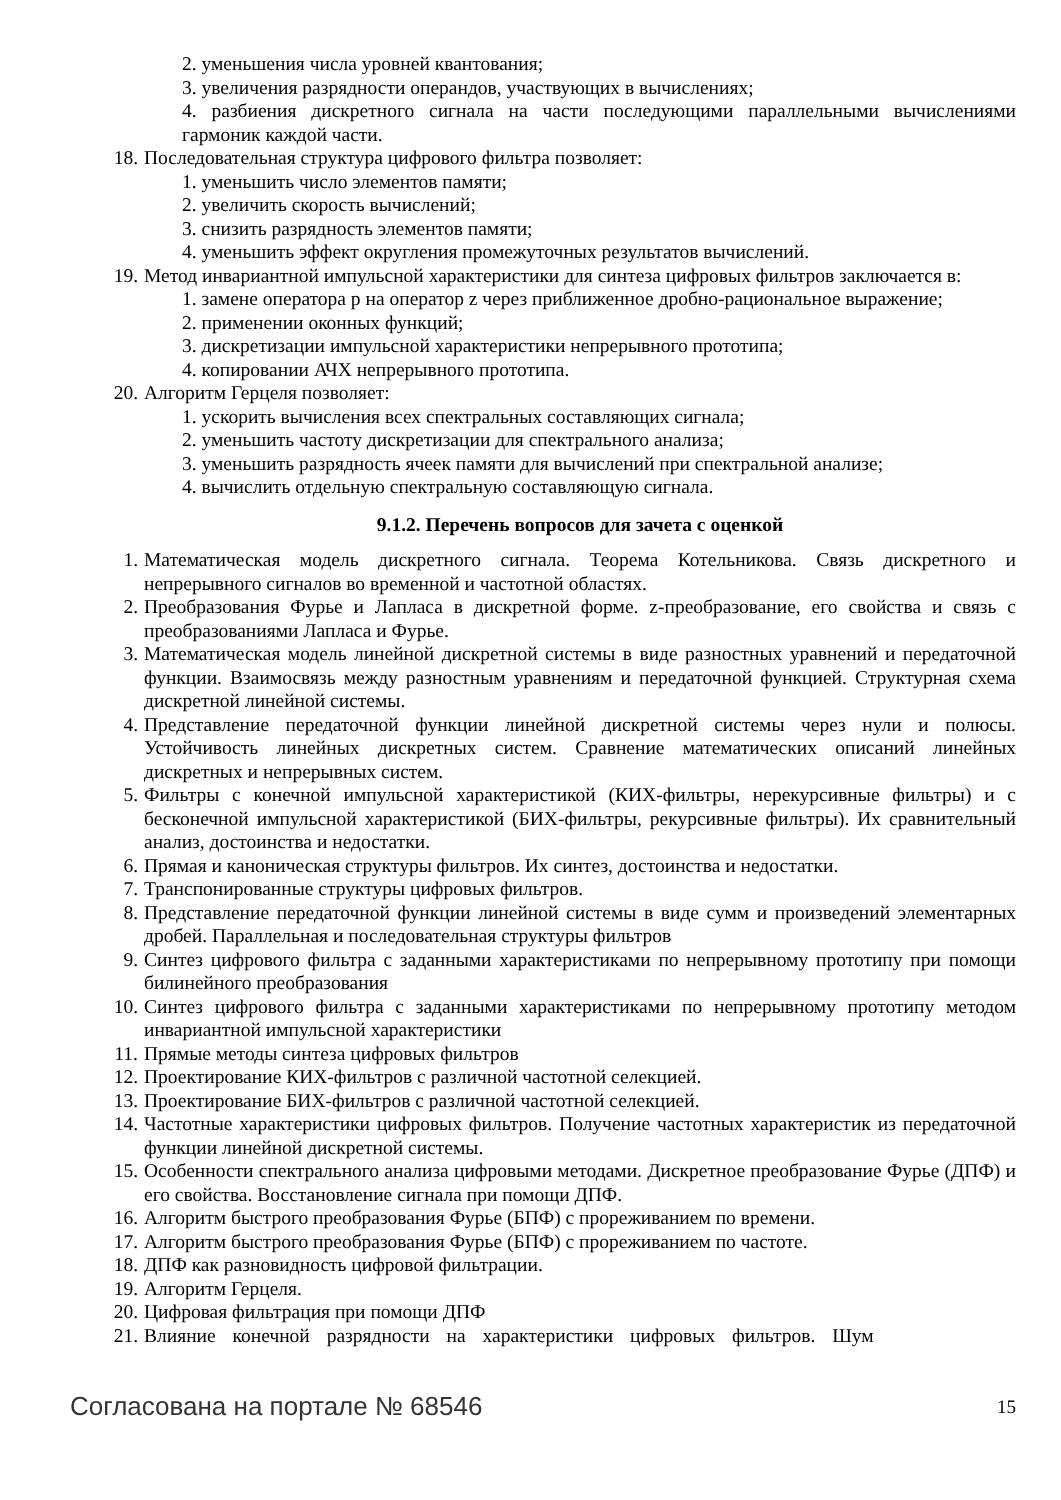2. уменьшения числа уровней квантования;
3. увеличения разрядности операндов, участвующих в вычислениях;
4. разбиения дискретного сигнала на части последующими параллельными вычислениями гармоник каждой части.
18. Последовательная структура цифрового фильтра позволяет:
1. уменьшить число элементов памяти;
2. увеличить скорость вычислений;
3. снизить разрядность элементов памяти;
4. уменьшить эффект округления промежуточных результатов вычислений.
19. Метод инвариантной импульсной характеристики для синтеза цифровых фильтров заключается в:
1. замене оператора p на оператор z через приближенное дробно-рациональное выражение;
2. применении оконных функций;
3. дискретизации импульсной характеристики непрерывного прототипа;
4. копировании АЧХ непрерывного прототипа.
20. Алгоритм Герцеля позволяет:
1. ускорить вычисления всех спектральных составляющих сигнала;
2. уменьшить частоту дискретизации для спектрального анализа;
3. уменьшить разрядность ячеек памяти для вычислений при спектральной анализе;
4. вычислить отдельную спектральную составляющую сигнала.
9.1.2. Перечень вопросов для зачета с оценкой
1. Математическая модель дискретного сигнала. Теорема Котельникова. Связь дискретного и непрерывного сигналов во временной и частотной областях.
2. Преобразования Фурье и Лапласа в дискретной форме. z-преобразование, его свойства и связь с преобразованиями Лапласа и Фурье.
3. Математическая модель линейной дискретной системы в виде разностных уравнений и передаточной функции. Взаимосвязь между разностным уравнениям и передаточной функцией. Структурная схема дискретной линейной системы.
4. Представление передаточной функции линейной дискретной системы через нули и полюсы. Устойчивость линейных дискретных систем. Сравнение математических описаний линейных дискретных и непрерывных систем.
5. Фильтры с конечной импульсной характеристикой (КИХ-фильтры, нерекурсивные фильтры) и с бесконечной импульсной характеристикой (БИХ-фильтры, рекурсивные фильтры). Их сравнительный анализ, достоинства и недостатки.
6. Прямая и каноническая структуры фильтров. Их синтез, достоинства и недостатки.
7. Транспонированные структуры цифровых фильтров.
8. Представление передаточной функции линейной системы в виде сумм и произведений элементарных дробей. Параллельная и последовательная структуры фильтров
9. Синтез цифрового фильтра с заданными характеристиками по непрерывному прототипу при помощи билинейного преобразования
10. Синтез цифрового фильтра с заданными характеристиками по непрерывному прототипу методом инвариантной импульсной характеристики
11. Прямые методы синтеза цифровых фильтров
12. Проектирование КИХ-фильтров с различной частотной селекцией.
13. Проектирование БИХ-фильтров с различной частотной селекцией.
14. Частотные характеристики цифровых фильтров. Получение частотных характеристик из передаточной функции линейной дискретной системы.
15. Особенности спектрального анализа цифровыми методами. Дискретное преобразование Фурье (ДПФ) и его свойства. Восстановление сигнала при помощи ДПФ.
16. Алгоритм быстрого преобразования Фурье (БПФ) с прореживанием по времени.
17. Алгоритм быстрого преобразования Фурье (БПФ) с прореживанием по частоте.
18. ДПФ как разновидность цифровой фильтрации.
19. Алгоритм Герцеля.
20. Цифровая фильтрация при помощи ДПФ
21. Влияние конечной разрядности на характеристики цифровых фильтров. Шум
Согласована на портале № 68546 15